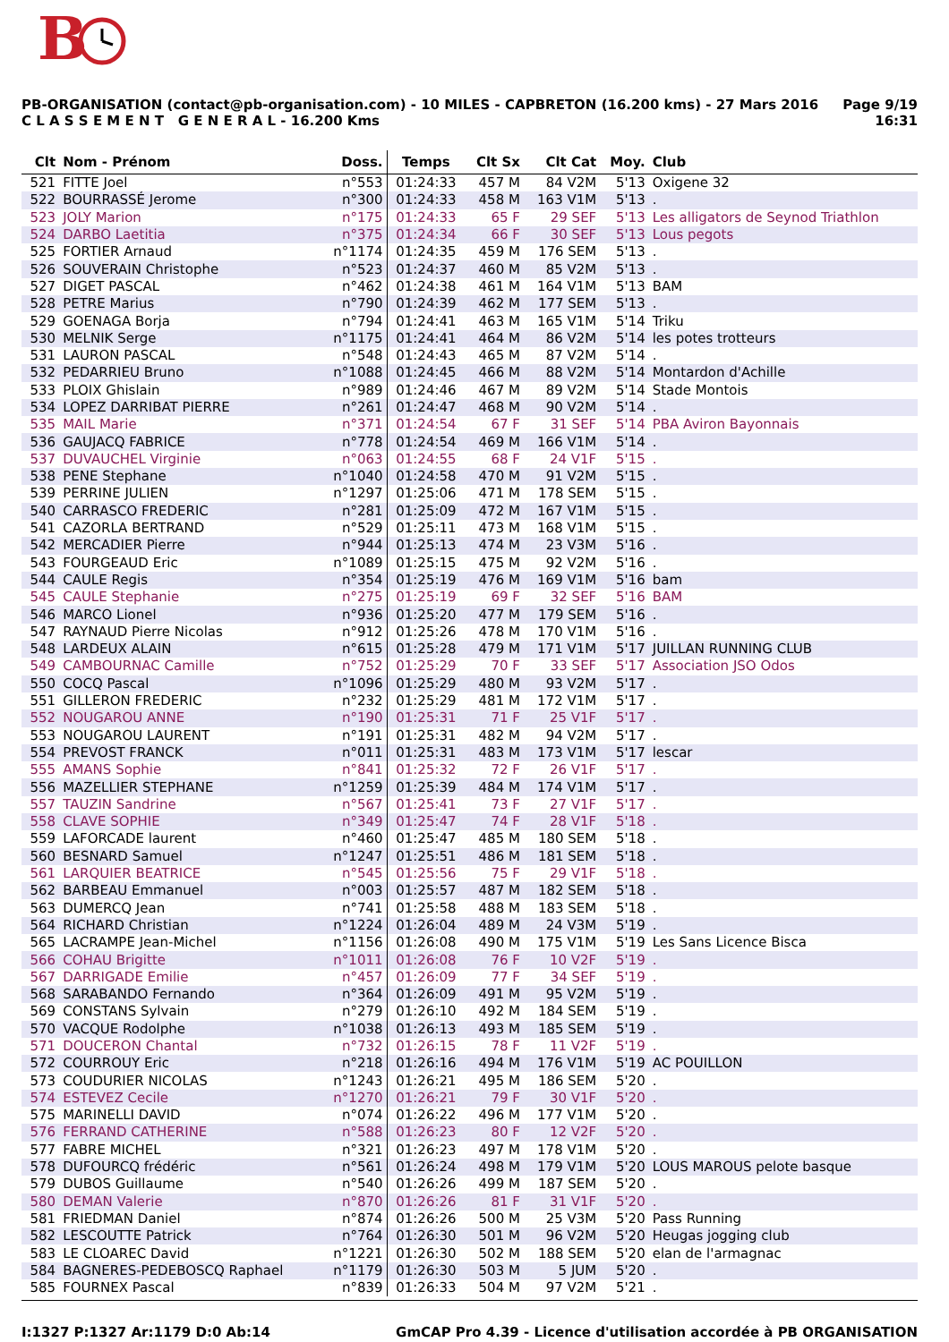B
PB-ORGANISATION (contact@pb-organisation.com) - 10 MILES - CAPBRETON (16.200 kms) - 27 Mars 2016
C L A S S E M E N T G E N E R A L - 16.200 Kms
Page 9/19
16:31
| Clt | Nom - Prénom | Doss. | Temps | Clt Sx | Clt Cat | Moy. | Club |
| --- | --- | --- | --- | --- | --- | --- | --- |
| 521 | FITTE Joel | n°553 | 01:24:33 | 457 M | 84 V2M | 5'13 | Oxigene 32 |
| 522 | BOURRASSÉ Jerome | n°300 | 01:24:33 | 458 M | 163 V1M | 5'13 | . |
| 523 | JOLY Marion | n°175 | 01:24:33 | 65 F | 29 SEF | 5'13 | Les alligators de Seynod Triathlon |
| 524 | DARBO Laetitia | n°375 | 01:24:34 | 66 F | 30 SEF | 5'13 | Lous pegots |
| 525 | FORTIER Arnaud | n°1174 | 01:24:35 | 459 M | 176 SEM | 5'13 | . |
| 526 | SOUVERAIN Christophe | n°523 | 01:24:37 | 460 M | 85 V2M | 5'13 | . |
| 527 | DIGET PASCAL | n°462 | 01:24:38 | 461 M | 164 V1M | 5'13 | BAM |
| 528 | PETRE Marius | n°790 | 01:24:39 | 462 M | 177 SEM | 5'13 | . |
| 529 | GOENAGA Borja | n°794 | 01:24:41 | 463 M | 165 V1M | 5'14 | Triku |
| 530 | MELNIK Serge | n°1175 | 01:24:41 | 464 M | 86 V2M | 5'14 | les potes trotteurs |
| 531 | LAURON PASCAL | n°548 | 01:24:43 | 465 M | 87 V2M | 5'14 | . |
| 532 | PEDARRIEU Bruno | n°1088 | 01:24:45 | 466 M | 88 V2M | 5'14 | Montardon d'Achille |
| 533 | PLOIX Ghislain | n°989 | 01:24:46 | 467 M | 89 V2M | 5'14 | Stade Montois |
| 534 | LOPEZ DARRIBAT PIERRE | n°261 | 01:24:47 | 468 M | 90 V2M | 5'14 | . |
| 535 | MAIL Marie | n°371 | 01:24:54 | 67 F | 31 SEF | 5'14 | PBA Aviron Bayonnais |
| 536 | GAUJACQ FABRICE | n°778 | 01:24:54 | 469 M | 166 V1M | 5'14 | . |
| 537 | DUVAUCHEL Virginie | n°063 | 01:24:55 | 68 F | 24 V1F | 5'15 | . |
| 538 | PENE Stephane | n°1040 | 01:24:58 | 470 M | 91 V2M | 5'15 | . |
| 539 | PERRINE JULIEN | n°1297 | 01:25:06 | 471 M | 178 SEM | 5'15 | . |
| 540 | CARRASCO FREDERIC | n°281 | 01:25:09 | 472 M | 167 V1M | 5'15 | . |
| 541 | CAZORLA BERTRAND | n°529 | 01:25:11 | 473 M | 168 V1M | 5'15 | . |
| 542 | MERCADIER Pierre | n°944 | 01:25:13 | 474 M | 23 V3M | 5'16 | . |
| 543 | FOURGEAUD Eric | n°1089 | 01:25:15 | 475 M | 92 V2M | 5'16 | . |
| 544 | CAULE Regis | n°354 | 01:25:19 | 476 M | 169 V1M | 5'16 | bam |
| 545 | CAULE Stephanie | n°275 | 01:25:19 | 69 F | 32 SEF | 5'16 | BAM |
| 546 | MARCO Lionel | n°936 | 01:25:20 | 477 M | 179 SEM | 5'16 | . |
| 547 | RAYNAUD Pierre Nicolas | n°912 | 01:25:26 | 478 M | 170 V1M | 5'16 | . |
| 548 | LARDEUX ALAIN | n°615 | 01:25:28 | 479 M | 171 V1M | 5'17 | JUILLAN RUNNING CLUB |
| 549 | CAMBOURNAC Camille | n°752 | 01:25:29 | 70 F | 33 SEF | 5'17 | Association JSO Odos |
| 550 | COCQ Pascal | n°1096 | 01:25:29 | 480 M | 93 V2M | 5'17 | . |
| 551 | GILLERON FREDERIC | n°232 | 01:25:29 | 481 M | 172 V1M | 5'17 | . |
| 552 | NOUGAROU ANNE | n°190 | 01:25:31 | 71 F | 25 V1F | 5'17 | . |
| 553 | NOUGAROU LAURENT | n°191 | 01:25:31 | 482 M | 94 V2M | 5'17 | . |
| 554 | PREVOST FRANCK | n°011 | 01:25:31 | 483 M | 173 V1M | 5'17 | lescar |
| 555 | AMANS Sophie | n°841 | 01:25:32 | 72 F | 26 V1F | 5'17 | . |
| 556 | MAZELLIER STEPHANE | n°1259 | 01:25:39 | 484 M | 174 V1M | 5'17 | . |
| 557 | TAUZIN Sandrine | n°567 | 01:25:41 | 73 F | 27 V1F | 5'17 | . |
| 558 | CLAVE SOPHIE | n°349 | 01:25:47 | 74 F | 28 V1F | 5'18 | . |
| 559 | LAFORCADE laurent | n°460 | 01:25:47 | 485 M | 180 SEM | 5'18 | . |
| 560 | BESNARD Samuel | n°1247 | 01:25:51 | 486 M | 181 SEM | 5'18 | . |
| 561 | LARQUIER BEATRICE | n°545 | 01:25:56 | 75 F | 29 V1F | 5'18 | . |
| 562 | BARBEAU Emmanuel | n°003 | 01:25:57 | 487 M | 182 SEM | 5'18 | . |
| 563 | DUMERCQ Jean | n°741 | 01:25:58 | 488 M | 183 SEM | 5'18 | . |
| 564 | RICHARD Christian | n°1224 | 01:26:04 | 489 M | 24 V3M | 5'19 | . |
| 565 | LACRAMPE Jean-Michel | n°1156 | 01:26:08 | 490 M | 175 V1M | 5'19 | Les Sans Licence Bisca |
| 566 | COHAU Brigitte | n°1011 | 01:26:08 | 76 F | 10 V2F | 5'19 | . |
| 567 | DARRIGADE Emilie | n°457 | 01:26:09 | 77 F | 34 SEF | 5'19 | . |
| 568 | SARABANDO Fernando | n°364 | 01:26:09 | 491 M | 95 V2M | 5'19 | . |
| 569 | CONSTANS Sylvain | n°279 | 01:26:10 | 492 M | 184 SEM | 5'19 | . |
| 570 | VACQUE Rodolphe | n°1038 | 01:26:13 | 493 M | 185 SEM | 5'19 | . |
| 571 | DOUCERON Chantal | n°732 | 01:26:15 | 78 F | 11 V2F | 5'19 | . |
| 572 | COURROUY Eric | n°218 | 01:26:16 | 494 M | 176 V1M | 5'19 | AC POUILLON |
| 573 | COUDURIER NICOLAS | n°1243 | 01:26:21 | 495 M | 186 SEM | 5'20 | . |
| 574 | ESTEVEZ Cecile | n°1270 | 01:26:21 | 79 F | 30 V1F | 5'20 | . |
| 575 | MARINELLI DAVID | n°074 | 01:26:22 | 496 M | 177 V1M | 5'20 | . |
| 576 | FERRAND CATHERINE | n°588 | 01:26:23 | 80 F | 12 V2F | 5'20 | . |
| 577 | FABRE MICHEL | n°321 | 01:26:23 | 497 M | 178 V1M | 5'20 | . |
| 578 | DUFOURCQ frédéric | n°561 | 01:26:24 | 498 M | 179 V1M | 5'20 | LOUS MAROUS pelote basque |
| 579 | DUBOS Guillaume | n°540 | 01:26:26 | 499 M | 187 SEM | 5'20 | . |
| 580 | DEMAN Valerie | n°870 | 01:26:26 | 81 F | 31 V1F | 5'20 | . |
| 581 | FRIEDMAN Daniel | n°874 | 01:26:26 | 500 M | 25 V3M | 5'20 | Pass Running |
| 582 | LESCOUTTE Patrick | n°764 | 01:26:30 | 501 M | 96 V2M | 5'20 | Heugas jogging club |
| 583 | LE CLOAREC David | n°1221 | 01:26:30 | 502 M | 188 SEM | 5'20 | elan de l'armagnac |
| 584 | BAGNERES-PEDEBOSCQ Raphael | n°1179 | 01:26:30 | 503 M | 5 JUM | 5'20 | . |
| 585 | FOURNEX Pascal | n°839 | 01:26:33 | 504 M | 97 V2M | 5'21 | . |
I:1327 P:1327 Ar:1179 D:0 Ab:14
GmCAP Pro 4.39 - Licence d'utilisation accordée à PB ORGANISATION